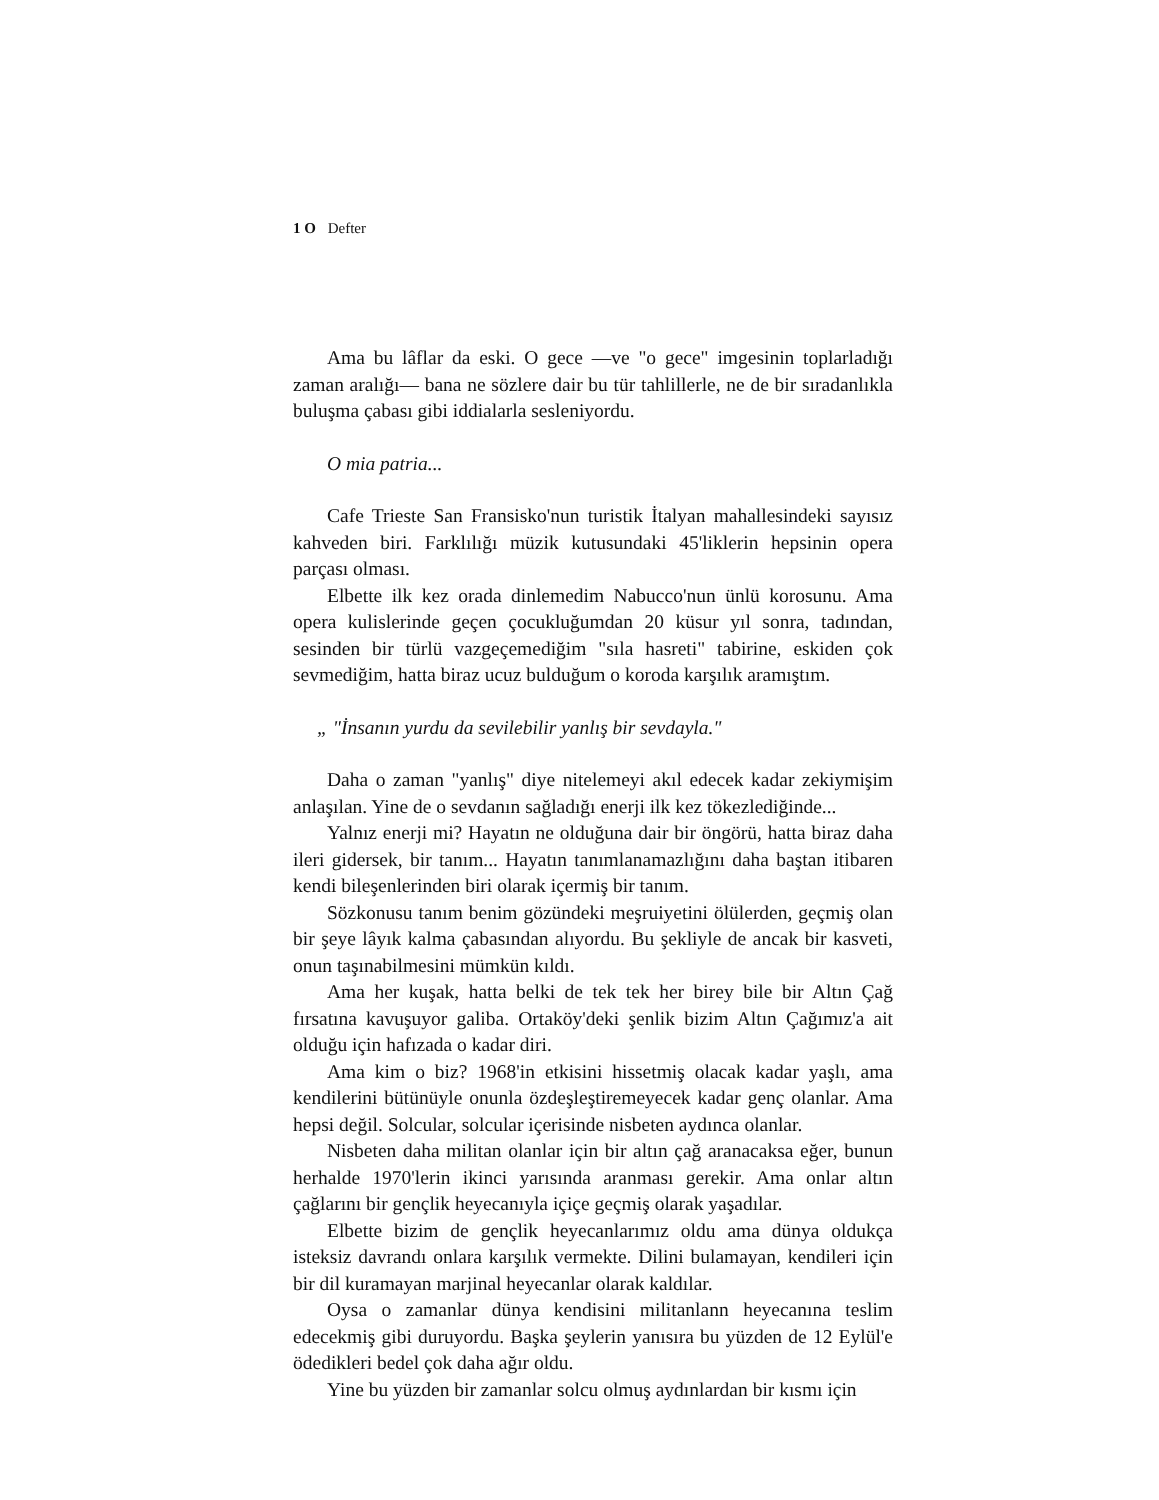1 O Defter
Ama bu lâflar da eski. O gece —ve "o gece" imgesinin toplarladığı zaman aralığı— bana ne sözlere dair bu tür tahlillerle, ne de bir sıradanlıkla buluşma çabası gibi iddialarla sesleniyordu.
O mia patria...
Cafe Trieste San Fransisko'nun turistik İtalyan mahallesindeki sayısız kahveden biri. Farklılığı müzik kutusundaki 45'liklerin hepsinin opera parçası olması.
Elbette ilk kez orada dinlemedim Nabucco'nun ünlü korosunu. Ama opera kulislerinde geçen çocukluğumdan 20 küsur yıl sonra, tadından, sesinden bir türlü vazgeçemediğim "sıla hasreti" tabirine, eskiden çok sevmediğim, hatta biraz ucuz bulduğum o koroda karşılık aramıştım.
„ "İnsanın yurdu da sevilebilir yanlış bir sevdayla."
Daha o zaman "yanlış" diye nitelemeyi akıl edecek kadar zekiymişim anlaşılan. Yine de o sevdanın sağladığı enerji ilk kez tökezlediğinde...
Yalnız enerji mi? Hayatın ne olduğuna dair bir öngörü, hatta biraz daha ileri gidersek, bir tanım... Hayatın tanımlanamazlığını daha baştan itibaren kendi bileşenlerinden biri olarak içermiş bir tanım.
Sözkonusu tanım benim gözündeki meşruiyetini ölülerden, geçmiş olan bir şeye lâyık kalma çabasından alıyordu. Bu şekliyle de ancak bir kasveti, onun taşınabilmesini mümkün kıldı.
Ama her kuşak, hatta belki de tek tek her birey bile bir Altın Çağ fırsatına kavuşuyor galiba. Ortaköy'deki şenlik bizim Altın Çağımız'a ait olduğu için hafızada o kadar diri.
Ama kim o biz? 1968'in etkisini hissetmiş olacak kadar yaşlı, ama kendilerini bütünüyle onunla özdeşleştiremeyecek kadar genç olanlar. Ama hepsi değil. Solcular, solcular içerisinde nisbeten aydınca olanlar.
Nisbeten daha militan olanlar için bir altın çağ aranacaksa eğer, bunun herhalde 1970'lerin ikinci yarısında aranması gerekir. Ama onlar altın çağlarını bir gençlik heyecanıyla içiçe geçmiş olarak yaşadılar.
Elbette bizim de gençlik heyecanlarımız oldu ama dünya oldukça isteksiz davrandı onlara karşılık vermekte. Dilini bulamayan, kendileri için bir dil kuramayan marjinal heyecanlar olarak kaldılar.
Oysa o zamanlar dünya kendisini militanlann heyecanına teslim edecekmiş gibi duruyordu. Başka şeylerin yanısıra bu yüzden de 12 Eylül'e ödedikleri bedel çok daha ağır oldu.
Yine bu yüzden bir zamanlar solcu olmuş aydınlardan bir kısmı için